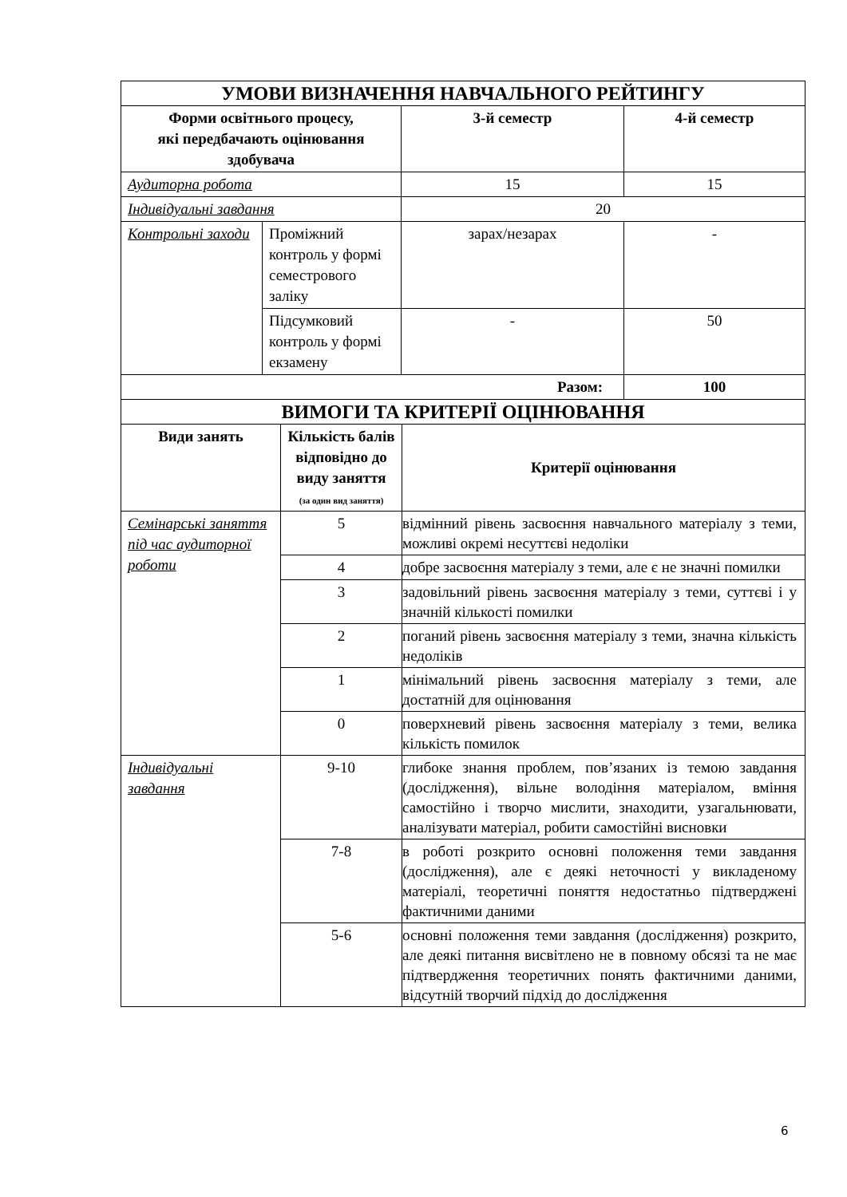| УМОВИ ВИЗНАЧЕННЯ НАВЧАЛЬНОГО РЕЙТИНГУ | | | |
| Форми освітнього процесу, які передбачають оцінювання здобувача | | 3-й семестр | 4-й семестр |
| Аудиторна робота | | 15 | 15 |
| Індивідуальні завдання | | 20 | |
| Контрольні заходи | Проміжний контроль у формі семестрового заліку | зарах/незарах | - |
| | Підсумковий контроль у формі екзамену | - | 50 |
| Разом: | | | 100 |
| ВИМОГИ ТА КРИТЕРІЇ ОЦІНЮВАННЯ | | |
| Види занять | Кількість балів відповідно до виду заняття (за один вид заняття) | Критерії оцінювання |
| Семінарські заняття під час аудиторної роботи | 5 | відмінний рівень засвоєння навчального матеріалу з теми, можливі окремі несуттєві недоліки |
| | 4 | добре засвоєння матеріалу з теми, але є не значні помилки |
| | 3 | задовільний рівень засвоєння матеріалу з теми, суттєві і у значній кількості помилки |
| | 2 | поганий рівень засвоєння матеріалу з теми, значна кількість недоліків |
| | 1 | мінімальний рівень засвоєння матеріалу з теми, але достатній для оцінювання |
| | 0 | поверхневий рівень засвоєння матеріалу з теми, велика кількість помилок |
| Індивідуальні завдання | 9-10 | глибоке знання проблем, пов’язаних із темою завдання (дослідження), вільне володіння матеріалом, вміння самостійно і творчо мислити, знаходити, узагальнювати, аналізувати матеріал, робити самостійні висновки |
| | 7-8 | в роботі розкрито основні положення теми завдання (дослідження), але є деякі неточності у викладеному матеріалі, теоретичні поняття недостатньо підтверджені фактичними даними |
| | 5-6 | основні положення теми завдання (дослідження) розкрито, але деякі питання висвітлено не в повному обсязі та не має підтвердження теоретичних понять фактичними даними, відсутній творчий підхід до дослідження |
6